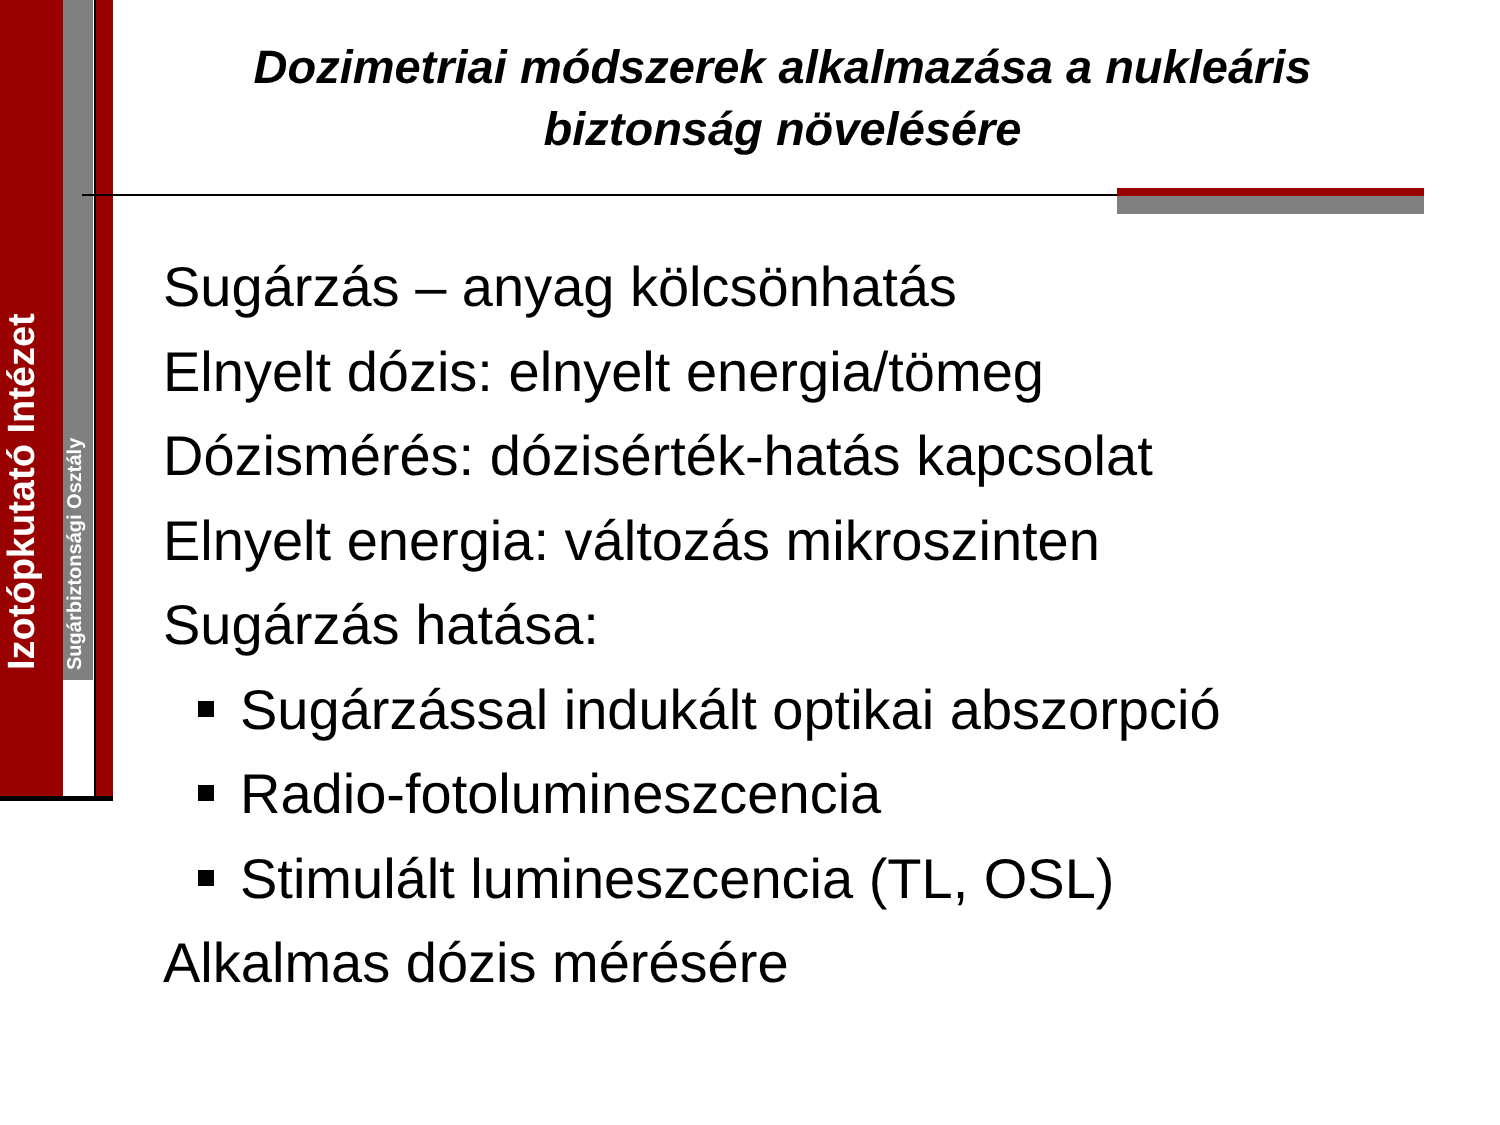Izotópkutató Intézet
Sugárbiztonsági Osztály
Dozimetriai módszerek alkalmazása a nukleáris biztonság növelésére
Sugárzás – anyag kölcsönhatás
Elnyelt dózis: elnyelt energia/tömeg
Dózismérés: dózisérték-hatás kapcsolat
Elnyelt energia: változás mikroszinten
Sugárzás hatása:
Sugárzással indukált optikai abszorpció
Radio-fotolumineszcencia
Stimulált lumineszcencia (TL, OSL)
Alkalmas dózis mérésére